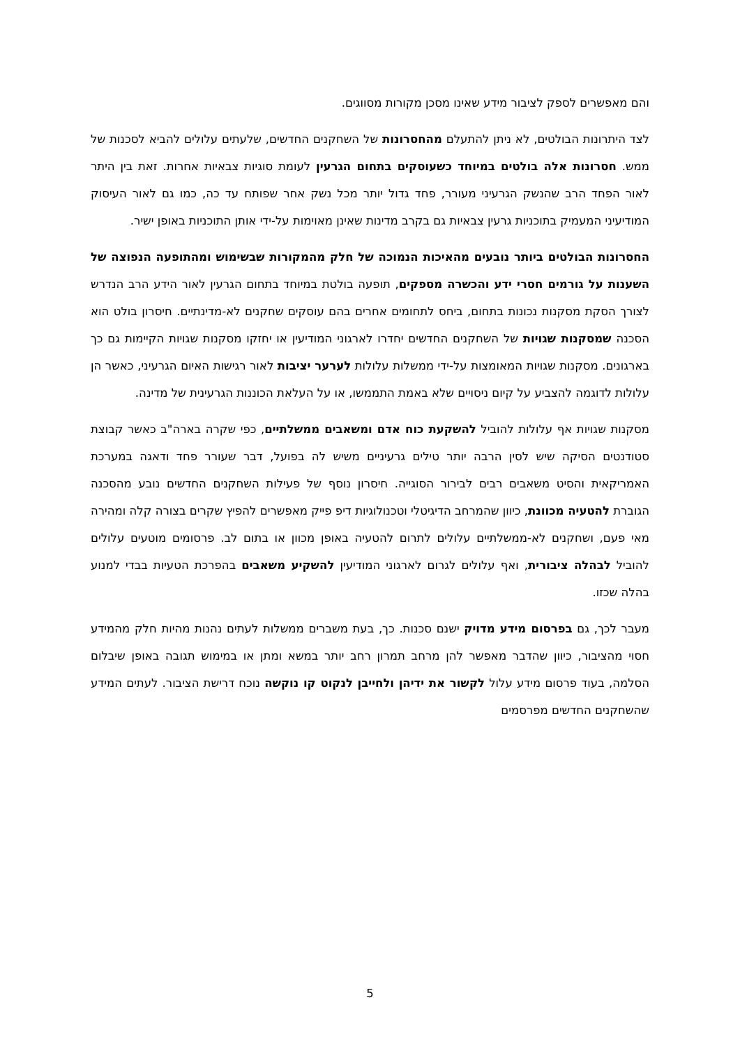והם מאפשרים לספק לציבור מידע שאינו מסכן מקורות מסווגים.
לצד היתרונות הבולטים, לא ניתן להתעלם מהחסרונות של השחקנים החדשים, שלעתים עלולים להביא לסכנות של ממש. חסרונות אלה בולטים במיוחד כשעוסקים בתחום הגרעין לעומת סוגיות צבאיות אחרות. זאת בין היתר לאור הפחד הרב שהנשק הגרעיני מעורר, פחד גדול יותר מכל נשק אחר שפותח עד כה, כמו גם לאור העיסוק המודיעיני המעמיק בתוכניות גרעין צבאיות גם בקרב מדינות שאינן מאוימות על-ידי אותן התוכניות באופן ישיר.
החסרונות הבולטים ביותר נובעים מהאיכות הנמוכה של חלק מהמקורות שבשימוש ומהתופעה הנפוצה של השענות על גורמים חסרי ידע והכשרה מספקים, תופעה בולטת במיוחד בתחום הגרעין לאור הידע הרב הנדרש לצורך הסקת מסקנות נכונות בתחום, ביחס לתחומים אחרים בהם עוסקים שחקנים לא-מדינתיים. חיסרון בולט הוא הסכנה שמסקנות שגויות של השחקנים החדשים יחדרו לארגוני המודיעין או יחזקו מסקנות שגויות הקיימות גם כך בארגונים. מסקנות שגויות המאומצות על-ידי ממשלות עלולות לערער יציבות לאור רגישות האיום הגרעיני, כאשר הן עלולות לדוגמה להצביע על קיום ניסויים שלא באמת התממשו, או על העלאת הכוננות הגרעינית של מדינה.
מסקנות שגויות אף עלולות להוביל להשקעת כוח אדם ומשאבים ממשלתיים, כפי שקרה בארה"ב כאשר קבוצת סטודנטים הסיקה שיש לסין הרבה יותר טילים גרעיניים משיש לה בפועל, דבר שעורר פחד ודאגה במערכת האמריקאית והסיט משאבים רבים לבירור הסוגייה. חיסרון נוסף של פעילות השחקנים החדשים נובע מהסכנה הגוברת להטעיה מכוונת, כיוון שהמרחב הדיגיטלי וטכנולוגיות דיפ פייק מאפשרים להפיץ שקרים בצורה קלה ומהירה מאי פעם, ושחקנים לא-ממשלתיים עלולים לתרום להטעיה באופן מכוון או בתום לב. פרסומים מוטעים עלולים להוביל לבהלה ציבורית, ואף עלולים לגרום לארגוני המודיעין להשקיע משאבים בהפרכת הטעיות בבדי למנוע בהלה שכזו.
מעבר לכך, גם בפרסום מידע מדויק ישנם סכנות. כך, בעת משברים ממשלות לעתים נהנות מהיות חלק מהמידע חסוי מהציבור, כיוון שהדבר מאפשר להן מרחב תמרון רחב יותר במשא ומתן או במימוש תגובה באופן שיבלום הסלמה, בעוד פרסום מידע עלול לקשור את ידיהן ולחייבן לנקוט קו נוקשה נוכח דרישת הציבור. לעתים המידע שהשחקנים החדשים מפרסמים
5